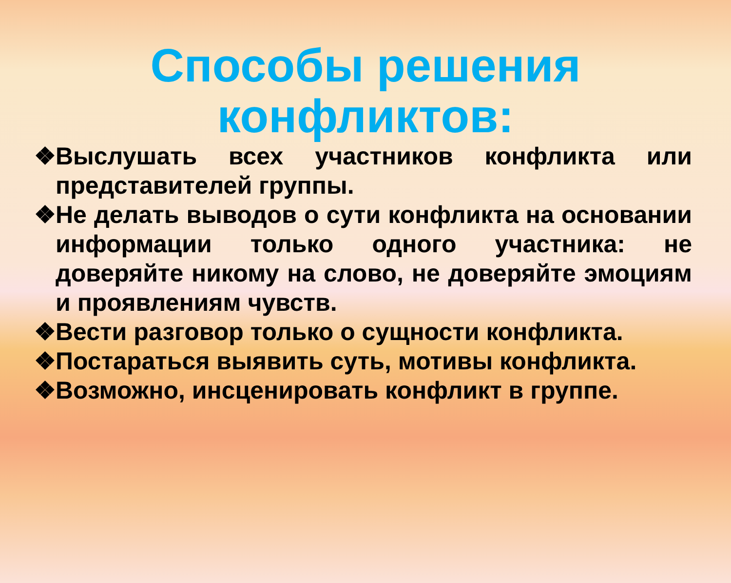Способы решения конфликтов:
❖ Выслушать всех участников конфликта или представителей группы.
❖ Не делать выводов о сути конфликта на основании информации только одного участника: не доверяйте никому на слово, не доверяйте эмоциям и проявлениям чувств.
❖ Вести разговор только о сущности конфликта.
❖ Постараться выявить суть, мотивы конфликта.
❖ Возможно, инсценировать конфликт в группе.